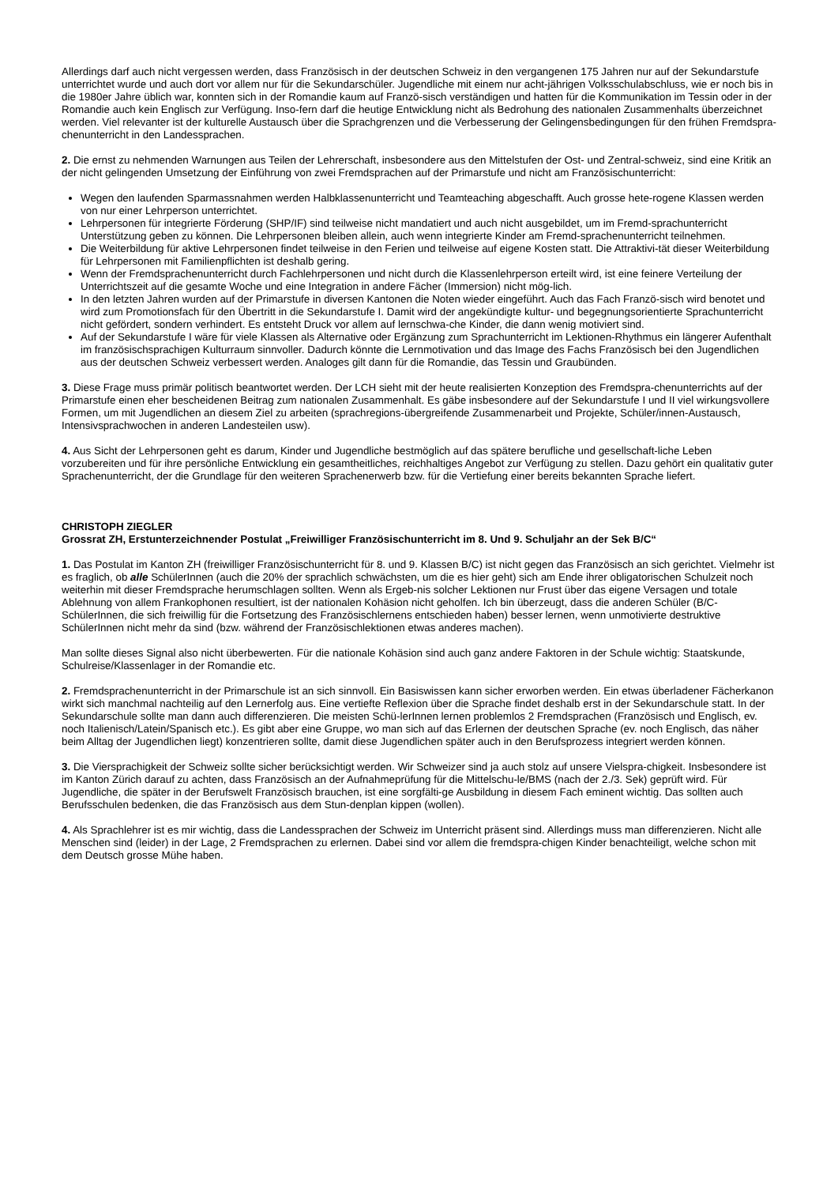Allerdings darf auch nicht vergessen werden, dass Französisch in der deutschen Schweiz in den vergangenen 175 Jahren nur auf der Sekundarstufe unterrichtet wurde und auch dort vor allem nur für die Sekundarschüler. Jugendliche mit einem nur acht-jährigen Volksschulabschluss, wie er noch bis in die 1980er Jahre üblich war, konnten sich in der Romandie kaum auf Franzö-sisch verständigen und hatten für die Kommunikation im Tessin oder in der Romandie auch kein Englisch zur Verfügung. Inso-fern darf die heutige Entwicklung nicht als Bedrohung des nationalen Zusammenhalts überzeichnet werden. Viel relevanter ist der kulturelle Austausch über die Sprachgrenzen und die Verbesserung der Gelingensbedingungen für den frühen Fremdspra-chenunterricht in den Landessprachen.
2. Die ernst zu nehmenden Warnungen aus Teilen der Lehrerschaft, insbesondere aus den Mittelstufen der Ost- und Zentral-schweiz, sind eine Kritik an der nicht gelingenden Umsetzung der Einführung von zwei Fremdsprachen auf der Primarstufe und nicht am Französischunterricht:
Wegen den laufenden Sparmassnahmen werden Halbklassenunterricht und Teamteaching abgeschafft. Auch grosse hete-rogene Klassen werden von nur einer Lehrperson unterrichtet.
Lehrpersonen für integrierte Förderung (SHP/IF) sind teilweise nicht mandatiert und auch nicht ausgebildet, um im Fremd-sprachunterricht Unterstützung geben zu können. Die Lehrpersonen bleiben allein, auch wenn integrierte Kinder am Fremd-sprachenunterricht teilnehmen.
Die Weiterbildung für aktive Lehrpersonen findet teilweise in den Ferien und teilweise auf eigene Kosten statt. Die Attraktivi-tät dieser Weiterbildung für Lehrpersonen mit Familienpflichten ist deshalb gering.
Wenn der Fremdsprachenunterricht durch Fachlehrpersonen und nicht durch die Klassenlehrperson erteilt wird, ist eine feinere Verteilung der Unterrichtszeit auf die gesamte Woche und eine Integration in andere Fächer (Immersion) nicht mög-lich.
In den letzten Jahren wurden auf der Primarstufe in diversen Kantonen die Noten wieder eingeführt. Auch das Fach Franzö-sisch wird benotet und wird zum Promotionsfach für den Übertritt in die Sekundarstufe I. Damit wird der angekündigte kultur- und begegnungsorientierte Sprachunterricht nicht gefördert, sondern verhindert. Es entsteht Druck vor allem auf lernschwa-che Kinder, die dann wenig motiviert sind.
Auf der Sekundarstufe I wäre für viele Klassen als Alternative oder Ergänzung zum Sprachunterricht im Lektionen-Rhythmus ein längerer Aufenthalt im französischsprachigen Kulturraum sinnvoller. Dadurch könnte die Lernmotivation und das Image des Fachs Französisch bei den Jugendlichen aus der deutschen Schweiz verbessert werden. Analoges gilt dann für die Romandie, das Tessin und Graubünden.
3. Diese Frage muss primär politisch beantwortet werden. Der LCH sieht mit der heute realisierten Konzeption des Fremdspra-chenunterrichts auf der Primarstufe einen eher bescheidenen Beitrag zum nationalen Zusammenhalt. Es gäbe insbesondere auf der Sekundarstufe I und II viel wirkungsvollere Formen, um mit Jugendlichen an diesem Ziel zu arbeiten (sprachregions-übergreifende Zusammenarbeit und Projekte, Schüler/innen-Austausch, Intensivsprachwochen in anderen Landesteilen usw).
4. Aus Sicht der Lehrpersonen geht es darum, Kinder und Jugendliche bestmöglich auf das spätere berufliche und gesellschaft-liche Leben vorzubereiten und für ihre persönliche Entwicklung ein gesamtheitliches, reichhaltiges Angebot zur Verfügung zu stellen. Dazu gehört ein qualitativ guter Sprachenunterricht, der die Grundlage für den weiteren Sprachenerwerb bzw. für die Vertiefung einer bereits bekannten Sprache liefert.
CHRISTOPH ZIEGLER
Grossrat ZH, Erstunterzeichnender Postulat „Freiwilliger Französischunterricht im 8. Und 9. Schuljahr an der Sek B/C“
1. Das Postulat im Kanton ZH (freiwilliger Französischunterricht für 8. und 9. Klassen B/C) ist nicht gegen das Französisch an sich gerichtet. Vielmehr ist es fraglich, ob alle SchülerInnen (auch die 20% der sprachlich schwächsten, um die es hier geht) sich am Ende ihrer obligatorischen Schulzeit noch weiterhin mit dieser Fremdsprache herumschlagen sollten. Wenn als Ergeb-nis solcher Lektionen nur Frust über das eigene Versagen und totale Ablehnung von allem Frankophonen resultiert, ist der nationalen Kohäsion nicht geholfen. Ich bin überzeugt, dass die anderen Schüler (B/C-SchülerInnen, die sich freiwillig für die Fortsetzung des Französischlernens entschieden haben) besser lernen, wenn unmotivierte destruktive SchülerInnen nicht mehr da sind (bzw. während der Französischlektionen etwas anderes machen).
Man sollte dieses Signal also nicht überbewerten. Für die nationale Kohäsion sind auch ganz andere Faktoren in der Schule wichtig: Staatskunde, Schulreise/Klassenlager in der Romandie etc.
2. Fremdsprachenunterricht in der Primarschule ist an sich sinnvoll. Ein Basiswissen kann sicher erworben werden. Ein etwas überladener Fächerkanon wirkt sich manchmal nachteilig auf den Lernerfolg aus. Eine vertiefte Reflexion über die Sprache findet deshalb erst in der Sekundarschule statt. In der Sekundarschule sollte man dann auch differenzieren. Die meisten Schü-lerInnen lernen problemlos 2 Fremdsprachen (Französisch und Englisch, ev. noch Italienisch/Latein/Spanisch etc.). Es gibt aber eine Gruppe, wo man sich auf das Erlernen der deutschen Sprache (ev. noch Englisch, das näher beim Alltag der Jugendlichen liegt) konzentrieren sollte, damit diese Jugendlichen später auch in den Berufsprozess integriert werden können.
3. Die Viersprachigkeit der Schweiz sollte sicher berücksichtigt werden. Wir Schweizer sind ja auch stolz auf unsere Vielspra-chigkeit. Insbesondere ist im Kanton Zürich darauf zu achten, dass Französisch an der Aufnahmeprüfung für die Mittelschu-le/BMS (nach der 2./3. Sek) geprüft wird. Für Jugendliche, die später in der Berufswelt Französisch brauchen, ist eine sorgfälti-ge Ausbildung in diesem Fach eminent wichtig. Das sollten auch Berufsschulen bedenken, die das Französisch aus dem Stun-denplan kippen (wollen).
4. Als Sprachlehrer ist es mir wichtig, dass die Landessprachen der Schweiz im Unterricht präsent sind. Allerdings muss man differenzieren. Nicht alle Menschen sind (leider) in der Lage, 2 Fremdsprachen zu erlernen. Dabei sind vor allem die fremdspra-chigen Kinder benachteiligt, welche schon mit dem Deutsch grosse Mühe haben.